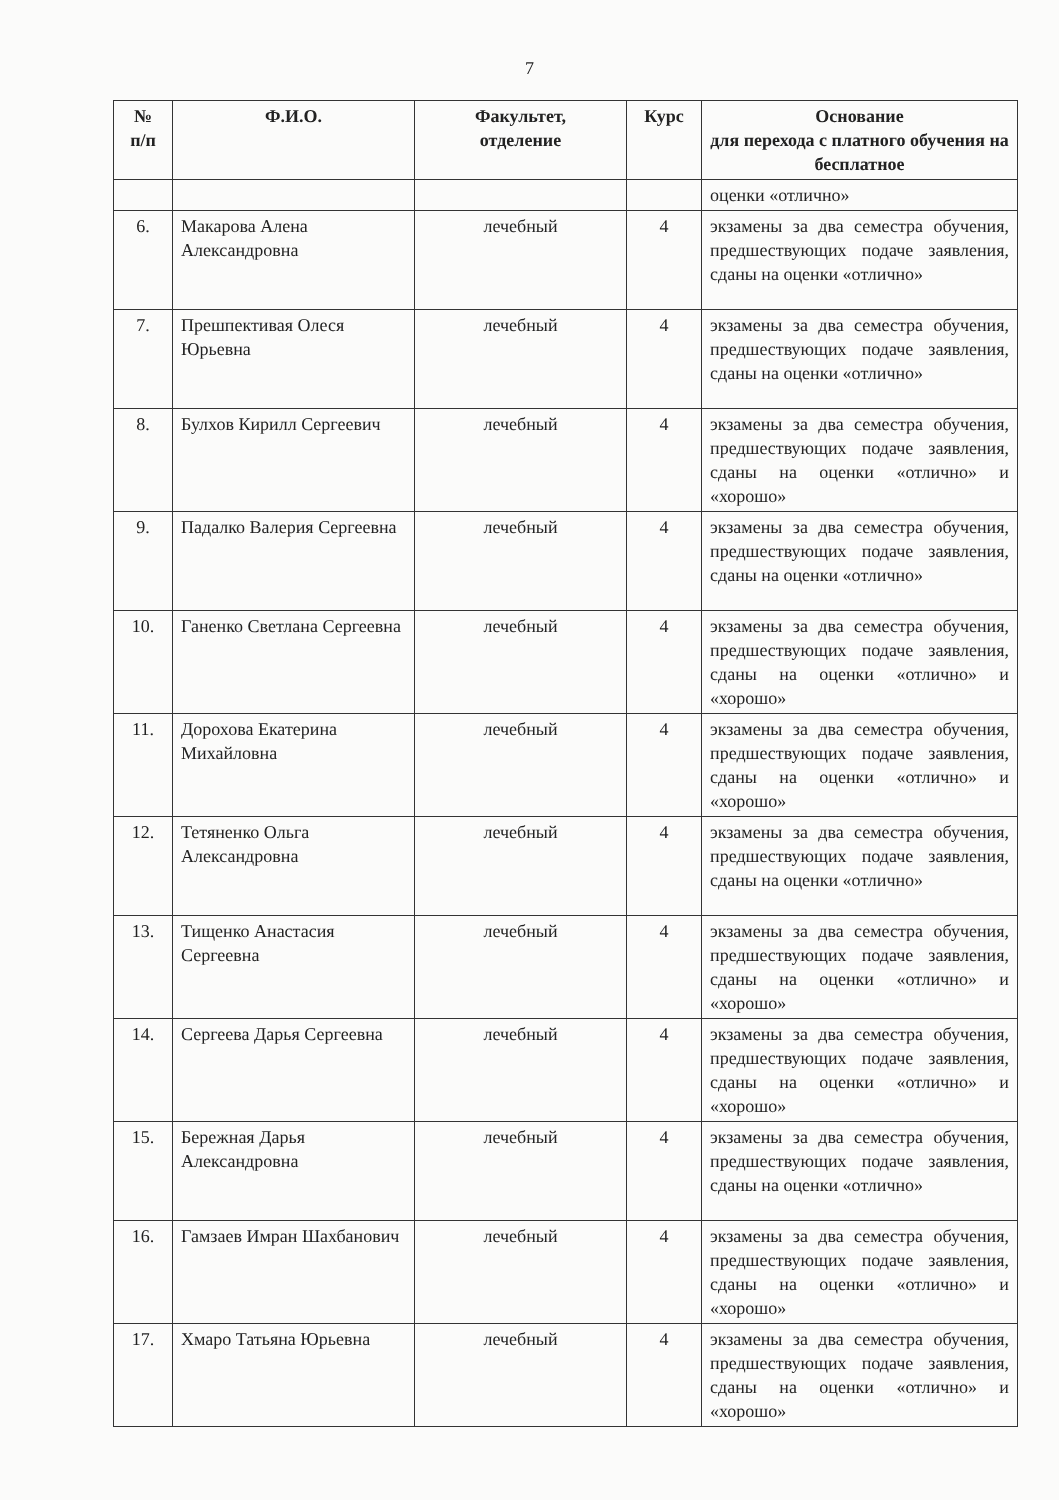7
| № п/п | Ф.И.О. | Факультет, отделение | Курс | Основание для перехода с платного обучения на бесплатное |
| --- | --- | --- | --- | --- |
| | | | | оценки «отлично» |
| 6. | Макарова Алена Александровна | лечебный | 4 | экзамены за два семестра обучения, предшествующих подаче заявления, сданы на оценки «отлично» |
| 7. | Прешпективая Олеся Юрьевна | лечебный | 4 | экзамены за два семестра обучения, предшествующих подаче заявления, сданы на оценки «отлично» |
| 8. | Булхов Кирилл Сергеевич | лечебный | 4 | экзамены за два семестра обучения, предшествующих подаче заявления, сданы на оценки «отлично» и «хорошо» |
| 9. | Падалко Валерия Сергеевна | лечебный | 4 | экзамены за два семестра обучения, предшествующих подаче заявления, сданы на оценки «отлично» |
| 10. | Ганенко Светлана Сергеевна | лечебный | 4 | экзамены за два семестра обучения, предшествующих подаче заявления, сданы на оценки «отлично» и «хорошо» |
| 11. | Дорохова Екатерина Михайловна | лечебный | 4 | экзамены за два семестра обучения, предшествующих подаче заявления, сданы на оценки «отлично» и «хорошо» |
| 12. | Тетяненко Ольга Александровна | лечебный | 4 | экзамены за два семестра обучения, предшествующих подаче заявления, сданы на оценки «отлично» |
| 13. | Тищенко Анастасия Сергеевна | лечебный | 4 | экзамены за два семестра обучения, предшествующих подаче заявления, сданы на оценки «отлично» и «хорошо» |
| 14. | Сергеева Дарья Сергеевна | лечебный | 4 | экзамены за два семестра обучения, предшествующих подаче заявления, сданы на оценки «отлично» и «хорошо» |
| 15. | Бережная Дарья Александровна | лечебный | 4 | экзамены за два семестра обучения, предшествующих подаче заявления, сданы на оценки «отлично» |
| 16. | Гамзаев Имран Шахбанович | лечебный | 4 | экзамены за два семестра обучения, предшествующих подаче заявления, сданы на оценки «отлично» и «хорошо» |
| 17. | Хмаро Татьяна Юрьевна | лечебный | 4 | экзамены за два семестра обучения, предшествующих подаче заявления, сданы на оценки «отлично» и «хорошо» |